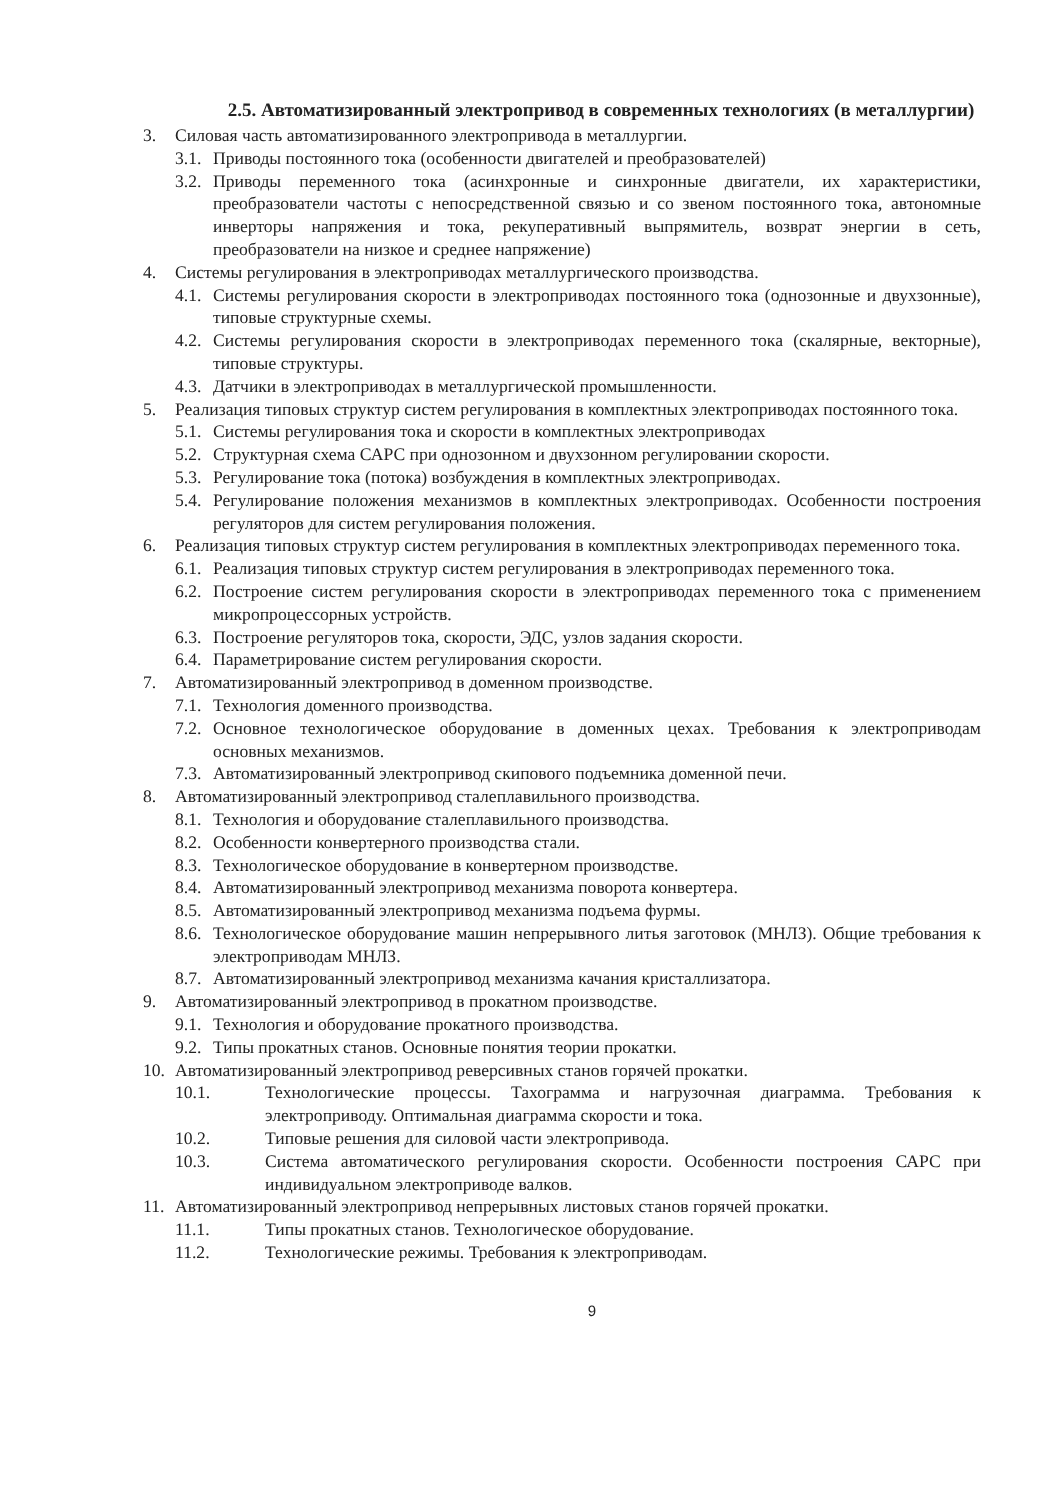2.5. Автоматизированный электропривод в современных технологиях (в металлургии)
3. Силовая часть автоматизированного электропривода в металлургии.
3.1. Приводы постоянного тока (особенности двигателей и преобразователей)
3.2. Приводы переменного тока (асинхронные и синхронные двигатели, их характеристики, преобразователи частоты с непосредственной связью и со звеном постоянного тока, автономные инверторы напряжения и тока, рекуперативный выпрямитель, возврат энергии в сеть, преобразователи на низкое и среднее напряжение)
4. Системы регулирования в электроприводах металлургического производства.
4.1. Системы регулирования скорости в электроприводах постоянного тока (однозонные и двухзонные), типовые структурные схемы.
4.2. Системы регулирования скорости в электроприводах переменного тока (скалярные, векторные), типовые структуры.
4.3. Датчики в электроприводах в металлургической промышленности.
5. Реализация типовых структур систем регулирования в комплектных электроприводах постоянного тока.
5.1. Системы регулирования тока и скорости в комплектных электроприводах
5.2. Структурная схема САРС при однозонном и двухзонном регулировании скорости.
5.3. Регулирование тока (потока) возбуждения в комплектных электроприводах.
5.4. Регулирование положения механизмов в комплектных электроприводах. Особенности построения регуляторов для систем регулирования положения.
6. Реализация типовых структур систем регулирования в комплектных электроприводах переменного тока.
6.1. Реализация типовых структур систем регулирования в электроприводах переменного тока.
6.2. Построение систем регулирования скорости в электроприводах переменного тока с применением микропроцессорных устройств.
6.3. Построение регуляторов тока, скорости, ЭДС, узлов задания скорости.
6.4. Параметрирование систем регулирования скорости.
7. Автоматизированный электропривод в доменном производстве.
7.1. Технология доменного производства.
7.2. Основное технологическое оборудование в доменных цехах. Требования к электроприводам основных механизмов.
7.3. Автоматизированный электропривод скипового подъемника доменной печи.
8. Автоматизированный электропривод сталеплавильного производства.
8.1. Технология и оборудование сталеплавильного производства.
8.2. Особенности конвертерного производства стали.
8.3. Технологическое оборудование в конвертерном производстве.
8.4. Автоматизированный электропривод механизма поворота конвертера.
8.5. Автоматизированный электропривод механизма подъема фурмы.
8.6. Технологическое оборудование машин непрерывного литья заготовок (МНЛЗ). Общие требования к электроприводам МНЛЗ.
8.7. Автоматизированный электропривод механизма качания кристаллизатора.
9. Автоматизированный электропривод в прокатном производстве.
9.1. Технология и оборудование прокатного производства.
9.2. Типы прокатных станов. Основные понятия теории прокатки.
10. Автоматизированный электропривод реверсивных станов горячей прокатки.
10.1. Технологические процессы. Тахограмма и нагрузочная диаграмма. Требования к электроприводу. Оптимальная диаграмма скорости и тока.
10.2. Типовые решения для силовой части электропривода.
10.3. Система автоматического регулирования скорости. Особенности построения САРС при индивидуальном электроприводе валков.
11. Автоматизированный электропривод непрерывных листовых станов горячей прокатки.
11.1. Типы прокатных станов. Технологическое оборудование.
11.2. Технологические режимы. Требования к электроприводам.
9